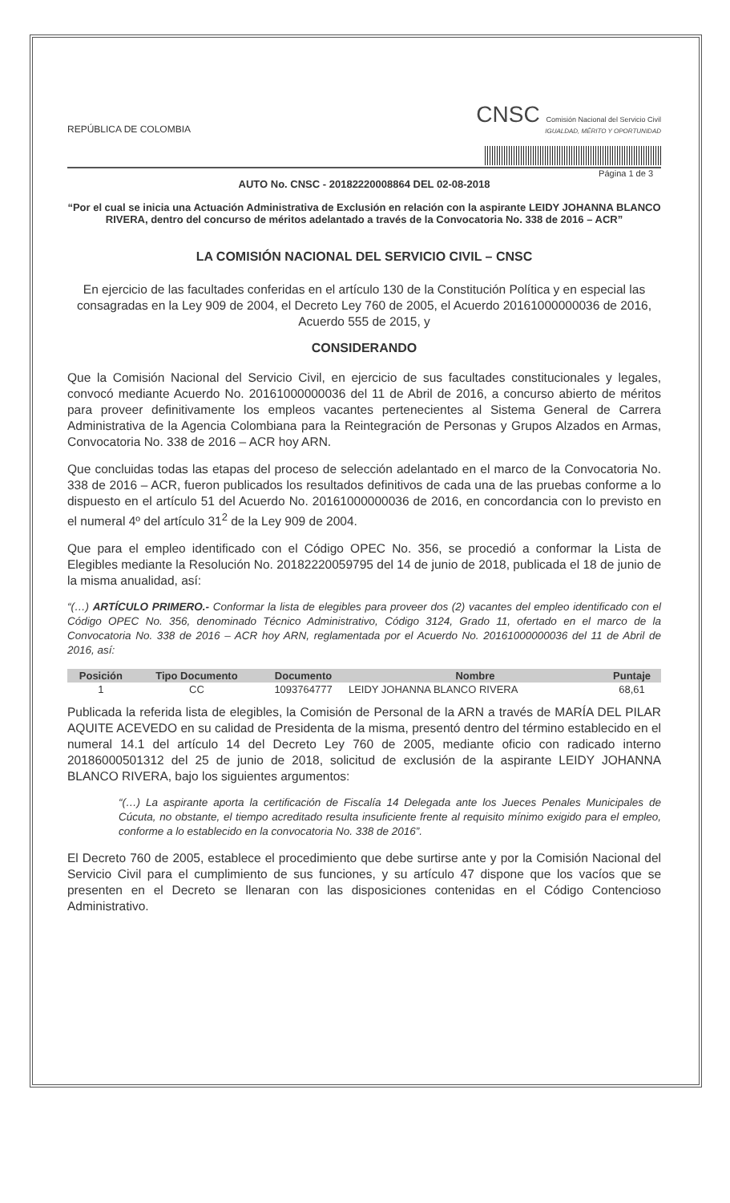REPÚBLICA DE COLOMBIA
CNSC Comisión Nacional del Servicio Civil
IGUALDAD, MÉRITO Y OPORTUNIDAD
Página 1 de 3
AUTO No. CNSC - 20182220008864 DEL 02-08-2018
“Por el cual se inicia una Actuación Administrativa de Exclusión en relación con la aspirante LEIDY JOHANNA BLANCO RIVERA, dentro del concurso de méritos adelantado a través de la Convocatoria No. 338 de 2016 – ACR”
LA COMISIÓN NACIONAL DEL SERVICIO CIVIL – CNSC
En ejercicio de las facultades conferidas en el artículo 130 de la Constitución Política y en especial las consagradas en la Ley 909 de 2004, el Decreto Ley 760 de 2005, el Acuerdo 20161000000036 de 2016, Acuerdo 555 de 2015, y
CONSIDERANDO
Que la Comisión Nacional del Servicio Civil, en ejercicio de sus facultades constitucionales y legales, convocó mediante Acuerdo No. 20161000000036 del 11 de Abril de 2016, a concurso abierto de méritos para proveer definitivamente los empleos vacantes pertenecientes al Sistema General de Carrera Administrativa de la Agencia Colombiana para la Reintegración de Personas y Grupos Alzados en Armas, Convocatoria No. 338 de 2016 – ACR hoy ARN.
Que concluidas todas las etapas del proceso de selección adelantado en el marco de la Convocatoria No. 338 de 2016 – ACR, fueron publicados los resultados definitivos de cada una de las pruebas conforme a lo dispuesto en el artículo 51 del Acuerdo No. 20161000000036 de 2016, en concordancia con lo previsto en el numeral 4º del artículo 31<sup>2</sup> de la Ley 909 de 2004.
Que para el empleo identificado con el Código OPEC No. 356, se procedió a conformar la Lista de Elegibles mediante la Resolución No. 20182220059795 del 14 de junio de 2018, publicada el 18 de junio de la misma anualidad, así:
“(…) ARTÍCULO PRIMERO.- Conformar la lista de elegibles para proveer dos (2) vacantes del empleo identificado con el Código OPEC No. 356, denominado Técnico Administrativo, Código 3124, Grado 11, ofertado en el marco de la Convocatoria No. 338 de 2016 – ACR hoy ARN, reglamentada por el Acuerdo No. 20161000000036 del 11 de Abril de 2016, así:
| Posición | Tipo Documento | Documento | Nombre | Puntaje |
| --- | --- | --- | --- | --- |
| 1 | CC | 1093764777 | LEIDY JOHANNA BLANCO RIVERA | 68,61 |
Publicada la referida lista de elegibles, la Comisión de Personal de la ARN a través de MARÍA DEL PILAR AQUITE ACEVEDO en su calidad de Presidenta de la misma, presentó dentro del término establecido en el numeral 14.1 del artículo 14 del Decreto Ley 760 de 2005, mediante oficio con radicado interno 20186000501312 del 25 de junio de 2018, solicitud de exclusión de la aspirante LEIDY JOHANNA BLANCO RIVERA, bajo los siguientes argumentos:
“(…) La aspirante aporta la certificación de Fiscalía 14 Delegada ante los Jueces Penales Municipales de Cúcuta, no obstante, el tiempo acreditado resulta insuficiente frente al requisito mínimo exigido para el empleo, conforme a lo establecido en la convocatoria No. 338 de 2016”.
El Decreto 760 de 2005, establece el procedimiento que debe surtirse ante y por la Comisión Nacional del Servicio Civil para el cumplimiento de sus funciones, y su artículo 47 dispone que los vacíos que se presenten en el Decreto se llenaran con las disposiciones contenidas en el Código Contencioso Administrativo.